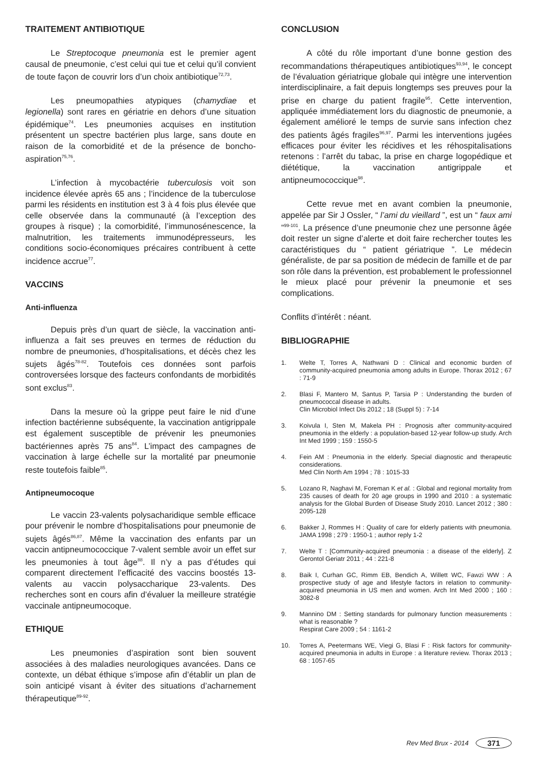TRAITEMENT ANTIBIOTIQUE
Le Streptocoque pneumonia est le premier agent causal de pneumonie, c’est celui qui tue et celui qu’il convient de toute façon de couvrir lors d’un choix antibiotique<sup>72,73</sup>.
Les pneumopathies atypiques (chamydiae et legionella) sont rares en gériatrie en dehors d’une situation épidémique<sup>74</sup>. Les pneumonies acquises en institution présentent un spectre bactérien plus large, sans doute en raison de la comorbidité et de la présence de boncho-aspiration<sup>75,76</sup>.
L’infection à mycobactérie tuberculosis voit son incidence élevée après 65 ans ; l’incidence de la tuberculose parmi les résidents en institution est 3 à 4 fois plus élevée que celle observée dans la communauté (à l’exception des groupes à risque) ; la comorbidité, l’immunosénescence, la malnutrition, les traitements immunodépresseurs, les conditions socio-économiques précaires contribuent à cette incidence accrue<sup>77</sup>.
VACCINS
Anti-influenza
Depuis près d’un quart de siècle, la vaccination anti-influenza a fait ses preuves en termes de réduction du nombre de pneumonies, d’hospitalisations, et décès chez les sujets âgés<sup>78-82</sup>. Toutefois ces données sont parfois controversées lorsque des facteurs confondants de morbidités sont exclus<sup>83</sup>.
Dans la mesure où la grippe peut faire le nid d’une infection bactérienne subséquente, la vaccination antigrippale est également susceptible de prévenir les pneumonies bactériennes après 75 ans<sup>84</sup>. L’impact des campagnes de vaccination à large échelle sur la mortalité par pneumonie reste toutefois faible<sup>85</sup>.
Antipneumocoque
Le vaccin 23-valents polysacharidique semble efficace pour prévenir le nombre d’hospitalisations pour pneumonie de sujets âgés<sup>86,87</sup>. Même la vaccination des enfants par un vaccin antipneumococcique 7-valent semble avoir un effet sur les pneumonies à tout âge<sup>88</sup>. Il n’y a pas d’études qui comparent directement l’efficacité des vaccins boostés 13-valents au vaccin polysaccharique 23-valents. Des recherches sont en cours afin d’évaluer la meilleure stratégie vaccinale antipneumocoque.
ETHIQUE
Les pneumonies d’aspiration sont bien souvent associées à des maladies neurologiques avancées. Dans ce contexte, un débat éthique s’impose afin d’établir un plan de soin anticipé visant à éviter des situations d’acharnement thérapeutique<sup>89-92</sup>.
CONCLUSION
A côté du rôle important d’une bonne gestion des recommandations thérapeutiques antibiotiques<sup>93,94</sup>, le concept de l’évaluation gériatrique globale qui intègre une intervention interdisciplinaire, a fait depuis longtemps ses preuves pour la prise en charge du patient fragile<sup>95</sup>. Cette intervention, appliquée immédiatement lors du diagnostic de pneumonie, a également amélioré le temps de survie sans infection chez des patients âgés fragiles<sup>96,97</sup>. Parmi les interventions jugées efficaces pour éviter les récidives et les réhospitalisations retenons : l’arrêt du tabac, la prise en charge logopédique et diététique, la vaccination antigrippale et antipneumococcique<sup>98</sup>.
Cette revue met en avant combien la pneumonie, appelée par Sir J Ossler, “ l’ami du vieillard ”, est un “ faux ami ”<sup>99-101</sup>. La présence d’une pneumonie chez une personne âgée doit rester un signe d’alerte et doit faire rechercher toutes les caractéristiques du “ patient gériatrique ”. Le médecin généraliste, de par sa position de médecin de famille et de par son rôle dans la prévention, est probablement le professionnel le mieux placé pour prévenir la pneumonie et ses complications.
Conflits d’intérêt : néant.
BIBLIOGRAPHIE
1. Welte T, Torres A, Nathwani D : Clinical and economic burden of community-acquired pneumonia among adults in Europe. Thorax 2012 ; 67 : 71-9
2. Blasi F, Mantero M, Santus P, Tarsia P : Understanding the burden of pneumococcal disease in adults.
Clin Microbiol Infect Dis 2012 ; 18 (Suppl 5) : 7-14
3. Koivula I, Sten M, Makela PH : Prognosis after community-acquired pneumonia in the elderly : a population-based 12-year follow-up study. Arch Int Med 1999 ; 159 : 1550-5
4. Fein AM : Pneumonia in the elderly. Special diagnostic and therapeutic considerations.
Med Clin North Am 1994 ; 78 : 1015-33
5. Lozano R, Naghavi M, Foreman K et al. : Global and regional mortality from 235 causes of death for 20 age groups in 1990 and 2010 : a systematic analysis for the Global Burden of Disease Study 2010. Lancet 2012 ; 380 : 2095-128
6. Bakker J, Rommes H : Quality of care for elderly patients with pneumonia. JAMA 1998 ; 279 : 1950-1 ; author reply 1-2
7. Welte T : [Community-acquired pneumonia : a disease of the elderly]. Z Gerontol Geriatr 2011 ; 44 : 221-8
8. Baik I, Curhan GC, Rimm EB, Bendich A, Willett WC, Fawzi WW : A prospective study of age and lifestyle factors in relation to community-acquired pneumonia in US men and women. Arch Int Med 2000 ; 160 : 3082-8
9. Mannino DM : Setting standards for pulmonary function measurements : what is reasonable ?
Respirat Care 2009 ; 54 : 1161-2
10. Torres A, Peetermans WE, Viegi G, Blasi F : Risk factors for community-acquired pneumonia in adults in Europe : a literature review. Thorax 2013 ; 68 : 1057-65
Rev Med Brux - 2014 371